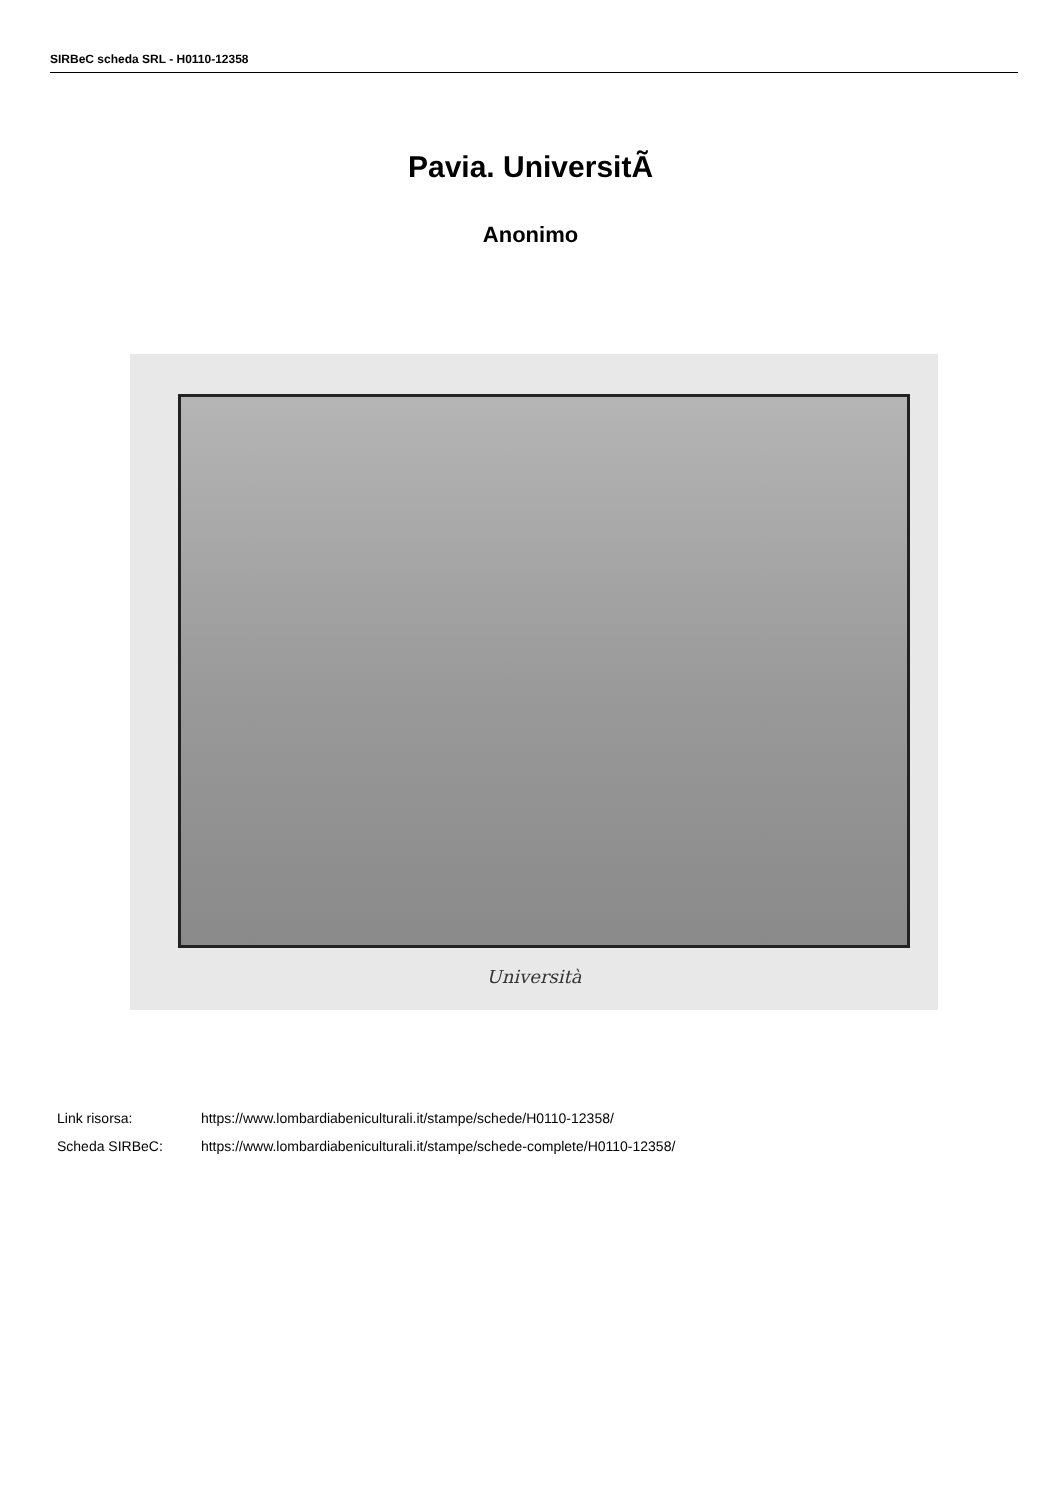SIRBeC scheda SRL - H0110-12358
Pavia. UniversitÃ
Anonimo
Università
Link risorsa: https://www.lombardiabeniculturali.it/stampe/schede/H0110-12358/
Scheda SIRBeC: https://www.lombardiabeniculturali.it/stampe/schede-complete/H0110-12358/